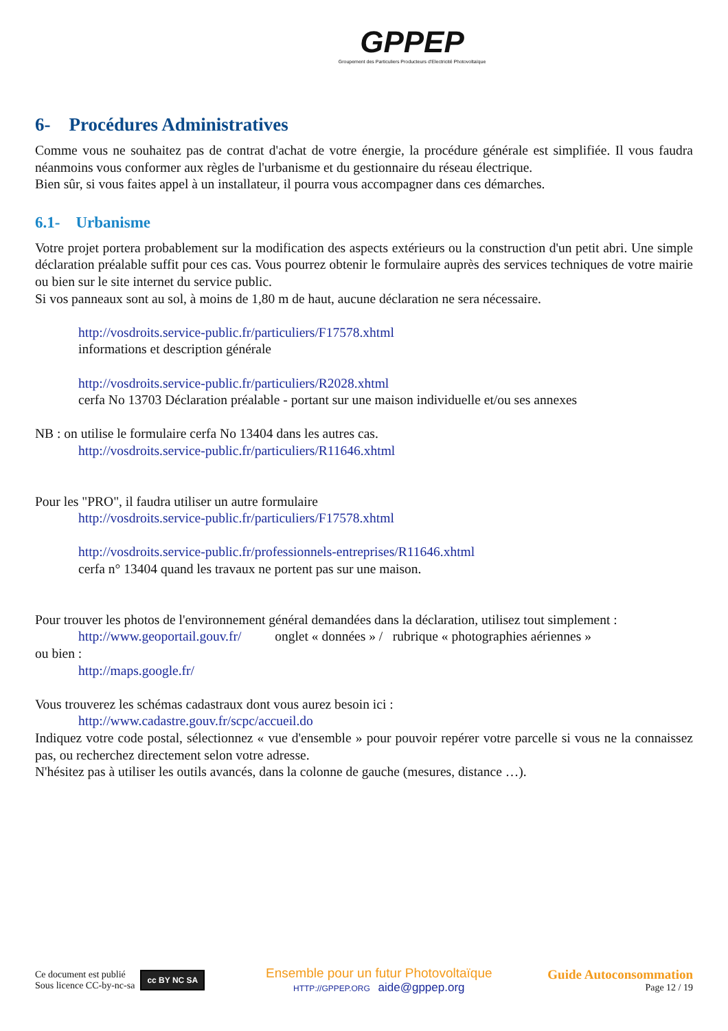GPPEP
Groupement des Particuliers Producteurs d'Electricité Photovoltaïque
6- Procédures Administratives
Comme vous ne souhaitez pas de contrat d'achat de votre énergie, la procédure générale est simplifiée. Il vous faudra néanmoins vous conformer aux règles de l'urbanisme et du gestionnaire du réseau électrique.
Bien sûr, si vous faites appel à un installateur, il pourra vous accompagner dans ces démarches.
6.1- Urbanisme
Votre projet portera probablement sur la modification des aspects extérieurs ou la construction d'un petit abri. Une simple déclaration préalable suffit pour ces cas. Vous pourrez obtenir le formulaire auprès des services techniques de votre mairie ou bien sur le site internet du service public.
Si vos panneaux sont au sol, à moins de 1,80 m de haut, aucune déclaration ne sera nécessaire.
http://vosdroits.service-public.fr/particuliers/F17578.xhtml
informations et description générale
http://vosdroits.service-public.fr/particuliers/R2028.xhtml
cerfa No 13703 Déclaration préalable - portant sur une maison individuelle et/ou ses annexes
NB : on utilise le formulaire cerfa No 13404 dans les autres cas.
http://vosdroits.service-public.fr/particuliers/R11646.xhtml
Pour les "PRO", il faudra utiliser un autre formulaire
http://vosdroits.service-public.fr/particuliers/F17578.xhtml
http://vosdroits.service-public.fr/professionnels-entreprises/R11646.xhtml
cerfa n° 13404 quand les travaux ne portent pas sur une maison.
Pour trouver les photos de l'environnement général demandées dans la déclaration, utilisez tout simplement :
http://www.geoportail.gouv.fr/ onglet « données » / rubrique « photographies aériennes »
ou bien :
http://maps.google.fr/
Vous trouverez les schémas cadastraux dont vous aurez besoin ici :
http://www.cadastre.gouv.fr/scpc/accueil.do
Indiquez votre code postal, sélectionnez « vue d'ensemble » pour pouvoir repérer votre parcelle si vous ne la connaissez pas, ou recherchez directement selon votre adresse.
N'hésitez pas à utiliser les outils avancés, dans la colonne de gauche (mesures, distance …).
Ce document est publié
Sous licence CC-by-nc-sa
cc BY NC SA
Ensemble pour un futur Photovoltaïque
HTTP://GPPEP.ORG aide@gppep.org
Guide Autoconsommation
Page 12 / 19